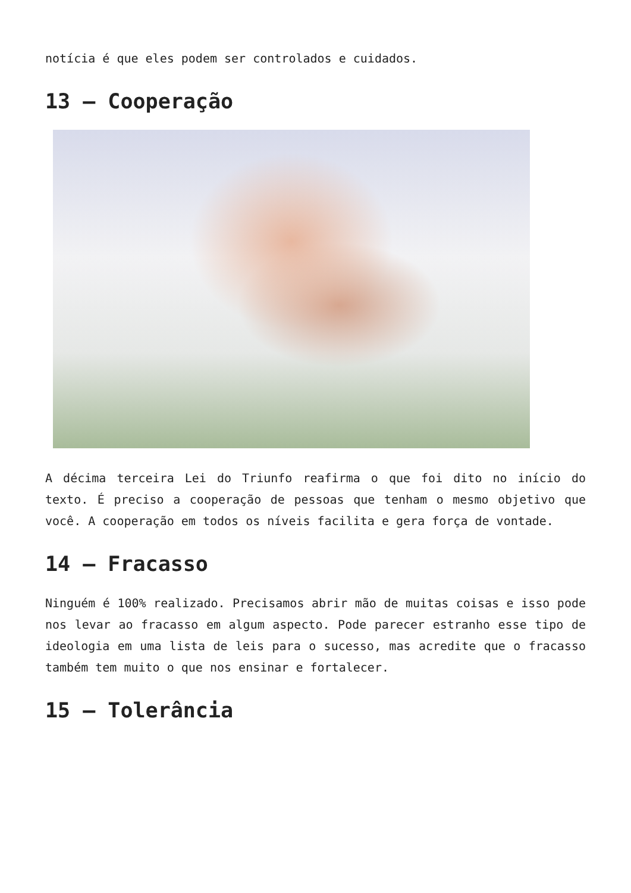notícia é que eles podem ser controlados e cuidados.
13 – Cooperação
A décima terceira Lei do Triunfo reafirma o que foi dito no início do texto. É preciso a cooperação de pessoas que tenham o mesmo objetivo que você. A cooperação em todos os níveis facilita e gera força de vontade.
14 – Fracasso
Ninguém é 100% realizado. Precisamos abrir mão de muitas coisas e isso pode nos levar ao fracasso em algum aspecto. Pode parecer estranho esse tipo de ideologia em uma lista de leis para o sucesso, mas acredite que o fracasso também tem muito o que nos ensinar e fortalecer.
15 – Tolerância